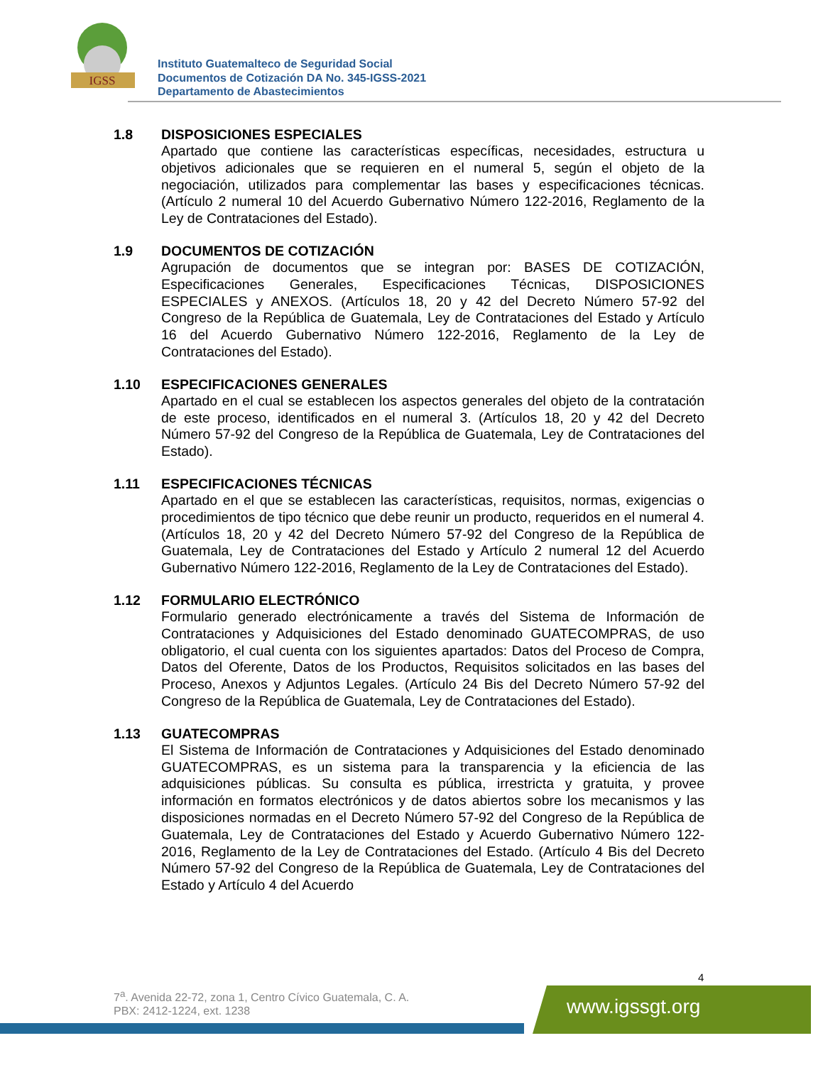IGSS
Instituto Guatemalteco de Seguridad Social
Documentos de Cotización DA No. 345-IGSS-2021
Departamento de Abastecimientos
1.8 DISPOSICIONES ESPECIALES
Apartado que contiene las características específicas, necesidades, estructura u objetivos adicionales que se requieren en el numeral 5, según el objeto de la negociación, utilizados para complementar las bases y especificaciones técnicas. (Artículo 2 numeral 10 del Acuerdo Gubernativo Número 122-2016, Reglamento de la Ley de Contrataciones del Estado).
1.9 DOCUMENTOS DE COTIZACIÓN
Agrupación de documentos que se integran por: BASES DE COTIZACIÓN, Especificaciones Generales, Especificaciones Técnicas, DISPOSICIONES ESPECIALES y ANEXOS. (Artículos 18, 20 y 42 del Decreto Número 57-92 del Congreso de la República de Guatemala, Ley de Contrataciones del Estado y Artículo 16 del Acuerdo Gubernativo Número 122-2016, Reglamento de la Ley de Contrataciones del Estado).
1.10 ESPECIFICACIONES GENERALES
Apartado en el cual se establecen los aspectos generales del objeto de la contratación de este proceso, identificados en el numeral 3. (Artículos 18, 20 y 42 del Decreto Número 57-92 del Congreso de la República de Guatemala, Ley de Contrataciones del Estado).
1.11 ESPECIFICACIONES TÉCNICAS
Apartado en el que se establecen las características, requisitos, normas, exigencias o procedimientos de tipo técnico que debe reunir un producto, requeridos en el numeral 4. (Artículos 18, 20 y 42 del Decreto Número 57-92 del Congreso de la República de Guatemala, Ley de Contrataciones del Estado y Artículo 2 numeral 12 del Acuerdo Gubernativo Número 122-2016, Reglamento de la Ley de Contrataciones del Estado).
1.12 FORMULARIO ELECTRÓNICO
Formulario generado electrónicamente a través del Sistema de Información de Contrataciones y Adquisiciones del Estado denominado GUATECOMPRAS, de uso obligatorio, el cual cuenta con los siguientes apartados: Datos del Proceso de Compra, Datos del Oferente, Datos de los Productos, Requisitos solicitados en las bases del Proceso, Anexos y Adjuntos Legales. (Artículo 24 Bis del Decreto Número 57-92 del Congreso de la República de Guatemala, Ley de Contrataciones del Estado).
1.13 GUATECOMPRAS
El Sistema de Información de Contrataciones y Adquisiciones del Estado denominado GUATECOMPRAS, es un sistema para la transparencia y la eficiencia de las adquisiciones públicas. Su consulta es pública, irrestricta y gratuita, y provee información en formatos electrónicos y de datos abiertos sobre los mecanismos y las disposiciones normadas en el Decreto Número 57-92 del Congreso de la República de Guatemala, Ley de Contrataciones del Estado y Acuerdo Gubernativo Número 122-2016, Reglamento de la Ley de Contrataciones del Estado. (Artículo 4 Bis del Decreto Número 57-92 del Congreso de la República de Guatemala, Ley de Contrataciones del Estado y Artículo 4 del Acuerdo
4
7<sup>a</sup>. Avenida 22-72, zona 1, Centro Cívico Guatemala, C. A.
PBX: 2412-1224, ext. 1238
www.igssgt.org